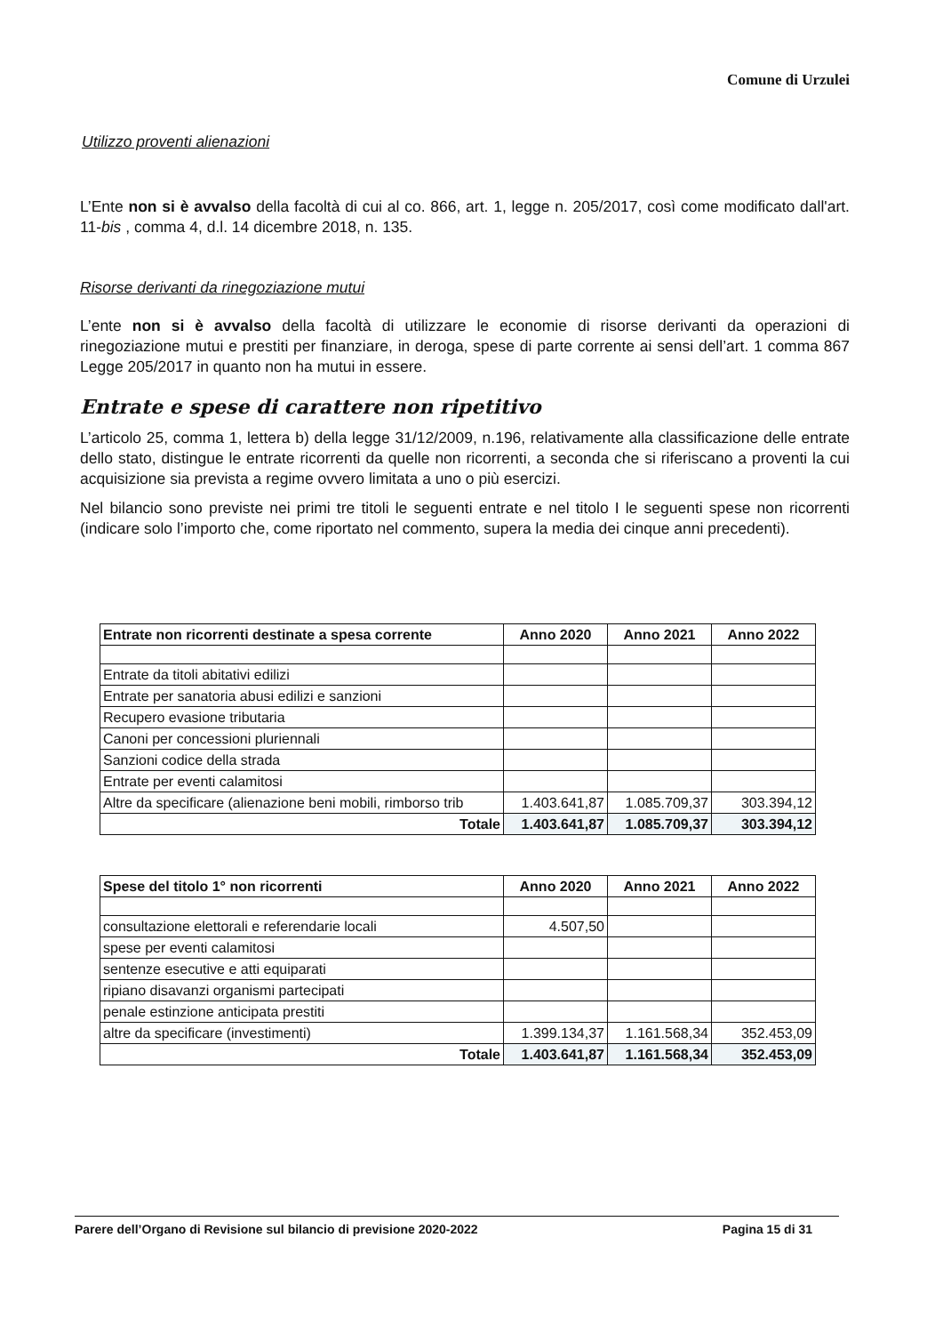Comune di Urzulei
Utilizzo proventi alienazioni
L’Ente non si è avvalso della facoltà di cui al co. 866, art. 1, legge n. 205/2017, così come modificato dall'art. 11-bis , comma 4, d.l. 14 dicembre 2018, n. 135.
Risorse derivanti da rinegoziazione mutui
L’ente non si è avvalso della facoltà di utilizzare le economie di risorse derivanti da operazioni di rinegoziazione mutui e prestiti per finanziare, in deroga, spese di parte corrente ai sensi dell’art. 1 comma 867 Legge 205/2017 in quanto non ha mutui in essere.
Entrate e spese di carattere non ripetitivo
L’articolo 25, comma 1, lettera b) della legge 31/12/2009, n.196, relativamente alla classificazione delle entrate dello stato, distingue le entrate ricorrenti da quelle non ricorrenti, a seconda che si riferiscano a proventi la cui acquisizione sia prevista a regime ovvero limitata a uno o più esercizi.
Nel bilancio sono previste nei primi tre titoli le seguenti entrate e nel titolo I le seguenti spese non ricorrenti (indicare solo l’importo che, come riportato nel commento, supera la media dei cinque anni precedenti).
| Entrate non ricorrenti destinate a spesa corrente | Anno 2020 | Anno 2021 | Anno 2022 |
| --- | --- | --- | --- |
| Entrate da titoli abitativi edilizi | | | |
| Entrate per sanatoria abusi edilizi e sanzioni | | | |
| Recupero evasione tributaria | | | |
| Canoni per concessioni pluriennali | | | |
| Sanzioni codice della strada | | | |
| Entrate per eventi calamitosi | | | |
| Altre da specificare (alienazione beni mobili, rimborso trib | 1.403.641,87 | 1.085.709,37 | 303.394,12 |
| Totale | 1.403.641,87 | 1.085.709,37 | 303.394,12 |
| Spese del titolo 1° non ricorrenti | Anno 2020 | Anno 2021 | Anno 2022 |
| --- | --- | --- | --- |
| consultazione elettorali e referendarie locali | 4.507,50 | | |
| spese per eventi calamitosi | | | |
| sentenze esecutive e atti equiparati | | | |
| ripiano disavanzi organismi partecipati | | | |
| penale estinzione anticipata prestiti | | | |
| altre da specificare (investimenti) | 1.399.134,37 | 1.161.568,34 | 352.453,09 |
| Totale | 1.403.641,87 | 1.161.568,34 | 352.453,09 |
Parere dell’Organo di Revisione sul bilancio di previsione 2020-2022 Pagina 15 di 31